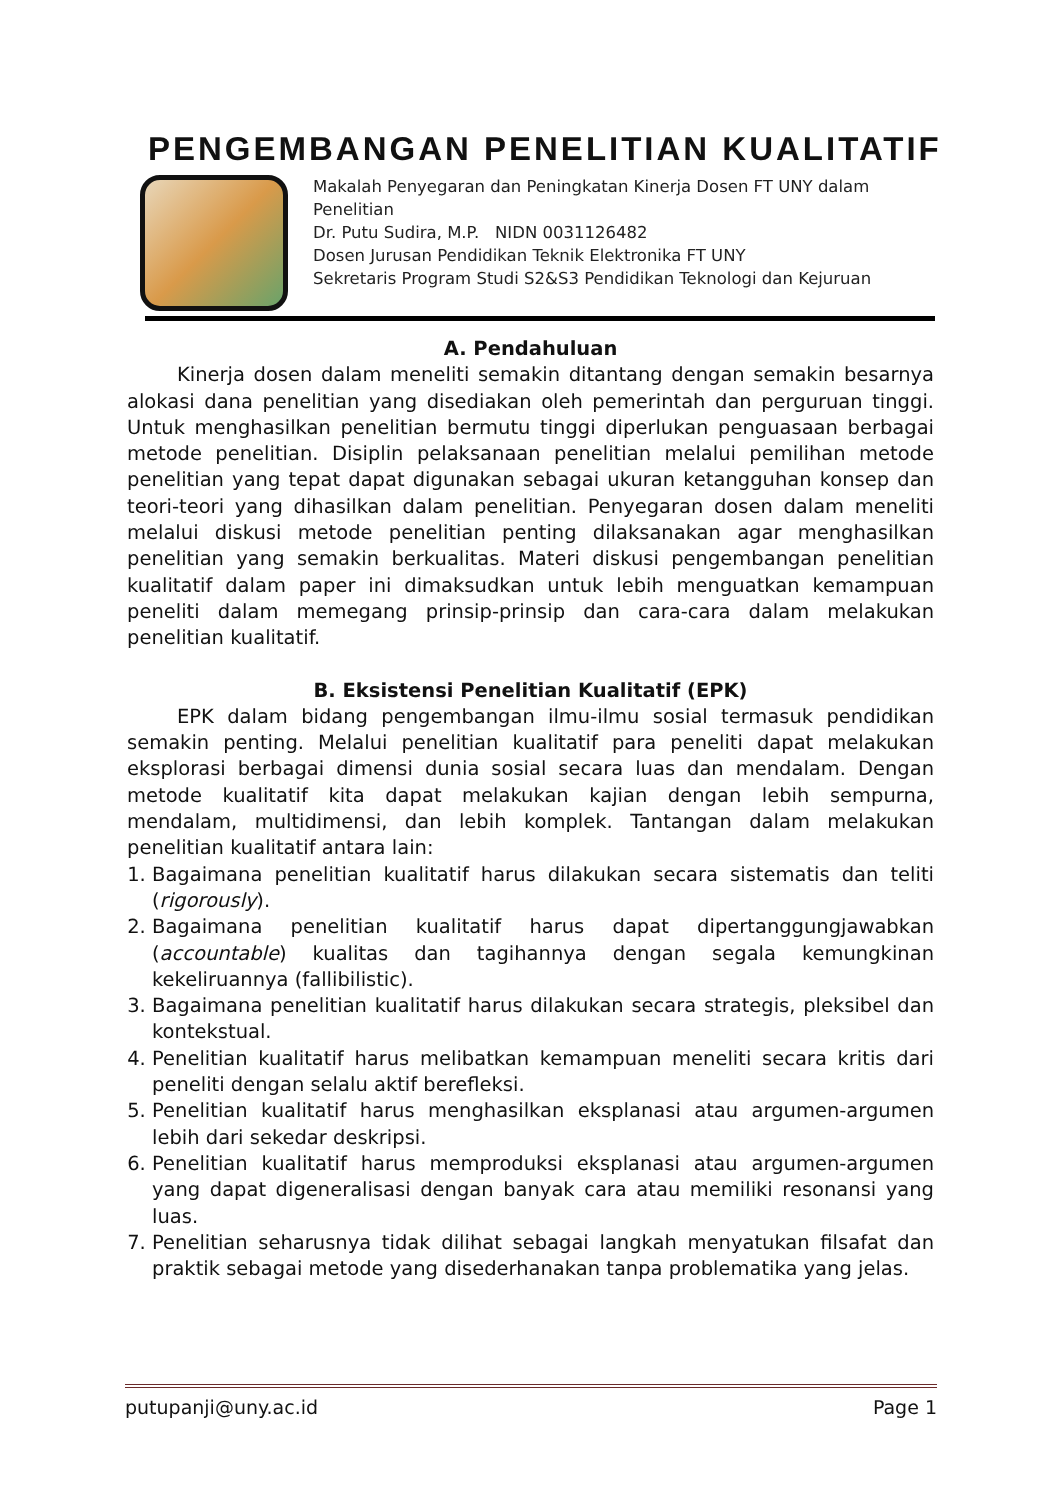PENGEMBANGAN PENELITIAN KUALITATIF
Makalah Penyegaran dan Peningkatan Kinerja Dosen FT UNY dalam Penelitian
Dr. Putu Sudira, M.P. NIDN 0031126482
Dosen Jurusan Pendidikan Teknik Elektronika FT UNY
Sekretaris Program Studi S2&S3 Pendidikan Teknologi dan Kejuruan
A. Pendahuluan
Kinerja dosen dalam meneliti semakin ditantang dengan semakin besarnya alokasi dana penelitian yang disediakan oleh pemerintah dan perguruan tinggi. Untuk menghasilkan penelitian bermutu tinggi diperlukan penguasaan berbagai metode penelitian. Disiplin pelaksanaan penelitian melalui pemilihan metode penelitian yang tepat dapat digunakan sebagai ukuran ketangguhan konsep dan teori-teori yang dihasilkan dalam penelitian. Penyegaran dosen dalam meneliti melalui diskusi metode penelitian penting dilaksanakan agar menghasilkan penelitian yang semakin berkualitas. Materi diskusi pengembangan penelitian kualitatif dalam paper ini dimaksudkan untuk lebih menguatkan kemampuan peneliti dalam memegang prinsip-prinsip dan cara-cara dalam melakukan penelitian kualitatif.
B. Eksistensi Penelitian Kualitatif (EPK)
EPK dalam bidang pengembangan ilmu-ilmu sosial termasuk pendidikan semakin penting. Melalui penelitian kualitatif para peneliti dapat melakukan eksplorasi berbagai dimensi dunia sosial secara luas dan mendalam. Dengan metode kualitatif kita dapat melakukan kajian dengan lebih sempurna, mendalam, multidimensi, dan lebih komplek. Tantangan dalam melakukan penelitian kualitatif antara lain:
1. Bagaimana penelitian kualitatif harus dilakukan secara sistematis dan teliti (rigorously).
2. Bagaimana penelitian kualitatif harus dapat dipertanggungjawabkan (accountable) kualitas dan tagihannya dengan segala kemungkinan kekeliruannya (fallibilistic).
3. Bagaimana penelitian kualitatif harus dilakukan secara strategis, pleksibel dan kontekstual.
4. Penelitian kualitatif harus melibatkan kemampuan meneliti secara kritis dari peneliti dengan selalu aktif berefleksi.
5. Penelitian kualitatif harus menghasilkan eksplanasi atau argumen-argumen lebih dari sekedar deskripsi.
6. Penelitian kualitatif harus memproduksi eksplanasi atau argumen-argumen yang dapat digeneralisasi dengan banyak cara atau memiliki resonansi yang luas.
7. Penelitian seharusnya tidak dilihat sebagai langkah menyatukan filsafat dan praktik sebagai metode yang disederhanakan tanpa problematika yang jelas.
putupanji@uny.ac.id Page 1